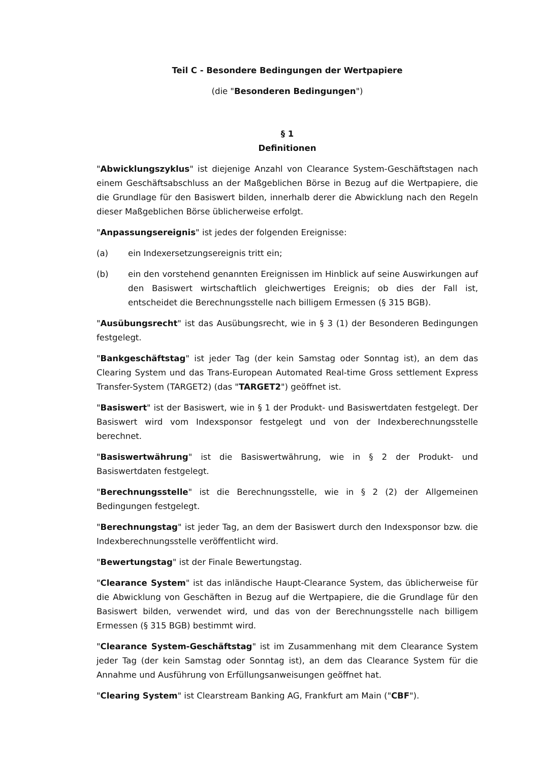Teil C - Besondere Bedingungen der Wertpapiere
(die "Besonderen Bedingungen")
§ 1
Definitionen
"Abwicklungszyklus" ist diejenige Anzahl von Clearance System-Geschäftstagen nach einem Geschäftsabschluss an der Maßgeblichen Börse in Bezug auf die Wertpapiere, die die Grundlage für den Basiswert bilden, innerhalb derer die Abwicklung nach den Regeln dieser Maßgeblichen Börse üblicherweise erfolgt.
"Anpassungsereignis" ist jedes der folgenden Ereignisse:
(a) ein Indexersetzungsereignis tritt ein;
(b) ein den vorstehend genannten Ereignissen im Hinblick auf seine Auswirkungen auf den Basiswert wirtschaftlich gleichwertiges Ereignis; ob dies der Fall ist, entscheidet die Berechnungsstelle nach billigem Ermessen (§ 315 BGB).
"Ausübungsrecht" ist das Ausübungsrecht, wie in § 3 (1) der Besonderen Bedingungen festgelegt.
"Bankgeschäftstag" ist jeder Tag (der kein Samstag oder Sonntag ist), an dem das Clearing System und das Trans-European Automated Real-time Gross settlement Express Transfer-System (TARGET2) (das "TARGET2") geöffnet ist.
"Basiswert" ist der Basiswert, wie in § 1 der Produkt- und Basiswertdaten festgelegt. Der Basiswert wird vom Indexsponsor festgelegt und von der Indexberechnungsstelle berechnet.
"Basiswertwährung" ist die Basiswertwährung, wie in § 2 der Produkt- und Basiswertdaten festgelegt.
"Berechnungsstelle" ist die Berechnungsstelle, wie in § 2 (2) der Allgemeinen Bedingungen festgelegt.
"Berechnungstag" ist jeder Tag, an dem der Basiswert durch den Indexsponsor bzw. die Indexberechnungsstelle veröffentlicht wird.
"Bewertungstag" ist der Finale Bewertungstag.
"Clearance System" ist das inländische Haupt-Clearance System, das üblicherweise für die Abwicklung von Geschäften in Bezug auf die Wertpapiere, die die Grundlage für den Basiswert bilden, verwendet wird, und das von der Berechnungsstelle nach billigem Ermessen (§ 315 BGB) bestimmt wird.
"Clearance System-Geschäftstag" ist im Zusammenhang mit dem Clearance System jeder Tag (der kein Samstag oder Sonntag ist), an dem das Clearance System für die Annahme und Ausführung von Erfüllungsanweisungen geöffnet hat.
"Clearing System" ist Clearstream Banking AG, Frankfurt am Main ("CBF").